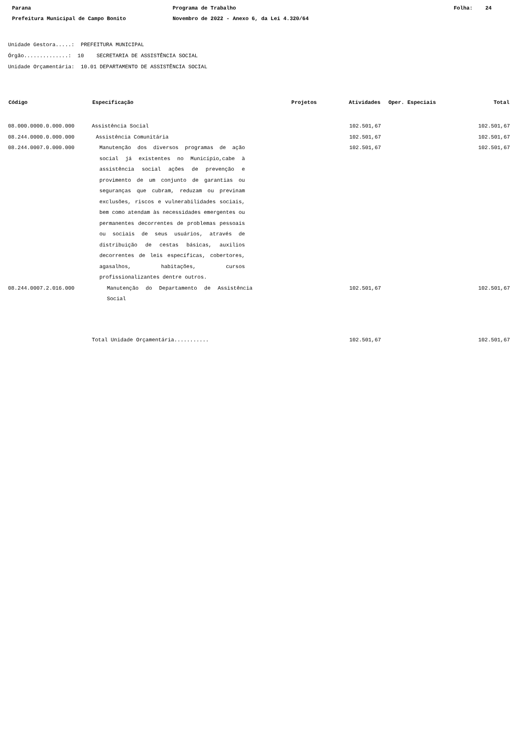Parana
Programa de Trabalho
Folha: 24
Prefeitura Municipal de Campo Bonito
Novembro de 2022 - Anexo 6, da Lei 4.320/64
Unidade Gestora.....: PREFEITURA MUNICIPAL
Órgão..............: 10 SECRETARIA DE ASSISTÊNCIA SOCIAL
Unidade Orçamentária: 10.01 DEPARTAMENTO DE ASSISTÊNCIA SOCIAL
| Código | Especificação | Projetos | Atividades | Oper. Especiais | Total |
| --- | --- | --- | --- | --- | --- |
| 08.000.0000.0.000.000 | Assistência Social | | 102.501,67 | | 102.501,67 |
| 08.244.0000.0.000.000 | Assistência Comunitária | | 102.501,67 | | 102.501,67 |
| 08.244.0007.0.000.000 | Manutenção dos diversos programas de ação social já existentes no Município,cabe à assistência social ações de prevenção e provimento de um conjunto de garantias ou seguranças que cubram, reduzam ou previnam exclusões, riscos e vulnerabilidades sociais, bem como atendam às necessidades emergentes ou permanentes decorrentes de problemas pessoais ou sociais de seus usuários, através de distribuição de cestas básicas, auxilios decorrentes de leis específicas, cobertores, agasalhos, habitações, cursos profissionalizantes dentre outros. | | 102.501,67 | | 102.501,67 |
| 08.244.0007.2.016.000 | Manutenção do Departamento de Assistência Social | | 102.501,67 | | 102.501,67 |
| | Total Unidade Orçamentária........... | | 102.501,67 | | 102.501,67 |